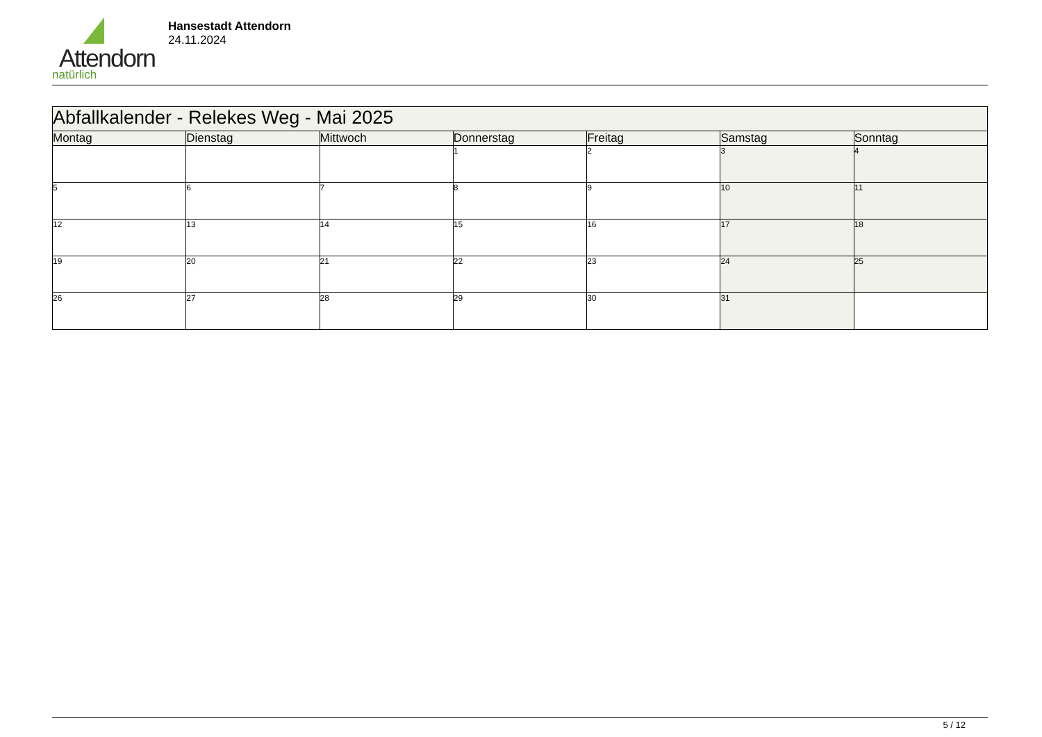Attendorn
natürlich
Hansestadt Attendorn
24.11.2024
| Abfallkalender - Relekes Weg - Mai 2025 | | | | | | |
| Montag | Dienstag | Mittwoch | Donnerstag | Freitag | Samstag | Sonntag |
| | | | 1 | 2 | 3 | 4 |
| 5 | 6 | 7 | 8 | 9 | 10 | 11 |
| 12 | 13 | 14 | 15 | 16 | 17 | 18 |
| 19 | 20 | 21 | 22 | 23 | 24 | 25 |
| 26 | 27 | 28 | 29 | 30 | 31 | |
5 / 12